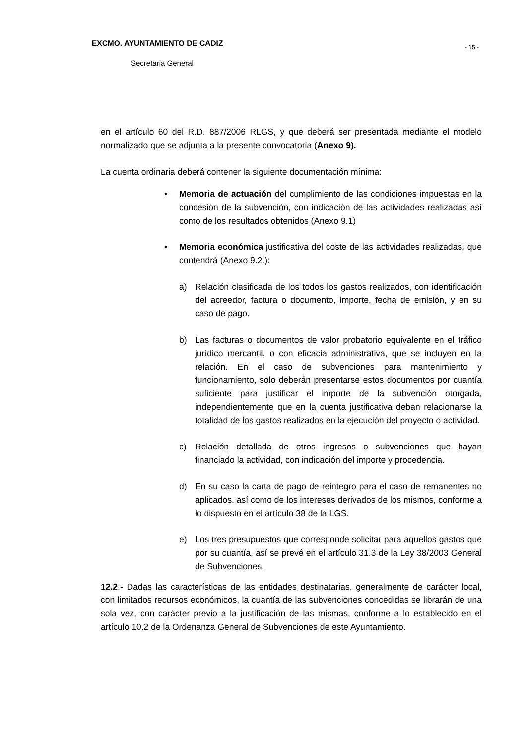- 15 -
EXCMO. AYUNTAMIENTO DE CADIZ
Secretaria General
en el artículo 60 del R.D. 887/2006 RLGS, y que deberá ser presentada mediante el modelo normalizado que se adjunta a la presente convocatoria (Anexo 9).
La cuenta ordinaria deberá contener la siguiente documentación mínima:
• Memoria de actuación del cumplimiento de las condiciones impuestas en la concesión de la subvención, con indicación de las actividades realizadas así como de los resultados obtenidos (Anexo 9.1)
• Memoria económica justificativa del coste de las actividades realizadas, que contendrá (Anexo 9.2.):
a) Relación clasificada de los todos los gastos realizados, con identificación del acreedor, factura o documento, importe, fecha de emisión, y en su caso de pago.
b) Las facturas o documentos de valor probatorio equivalente en el tráfico jurídico mercantil, o con eficacia administrativa, que se incluyen en la relación. En el caso de subvenciones para mantenimiento y funcionamiento, solo deberán presentarse estos documentos por cuantía suficiente para justificar el importe de la subvención otorgada, independientemente que en la cuenta justificativa deban relacionarse la totalidad de los gastos realizados en la ejecución del proyecto o actividad.
c) Relación detallada de otros ingresos o subvenciones que hayan financiado la actividad, con indicación del importe y procedencia.
d) En su caso la carta de pago de reintegro para el caso de remanentes no aplicados, así como de los intereses derivados de los mismos, conforme a lo dispuesto en el artículo 38 de la LGS.
e) Los tres presupuestos que corresponde solicitar para aquellos gastos que por su cuantía, así se prevé en el artículo 31.3 de la Ley 38/2003 General de Subvenciones.
12.2.- Dadas las características de las entidades destinatarias, generalmente de carácter local, con limitados recursos económicos, la cuantía de las subvenciones concedidas se librarán de una sola vez, con carácter previo a la justificación de las mismas, conforme a lo establecido en el artículo 10.2 de la Ordenanza General de Subvenciones de este Ayuntamiento.